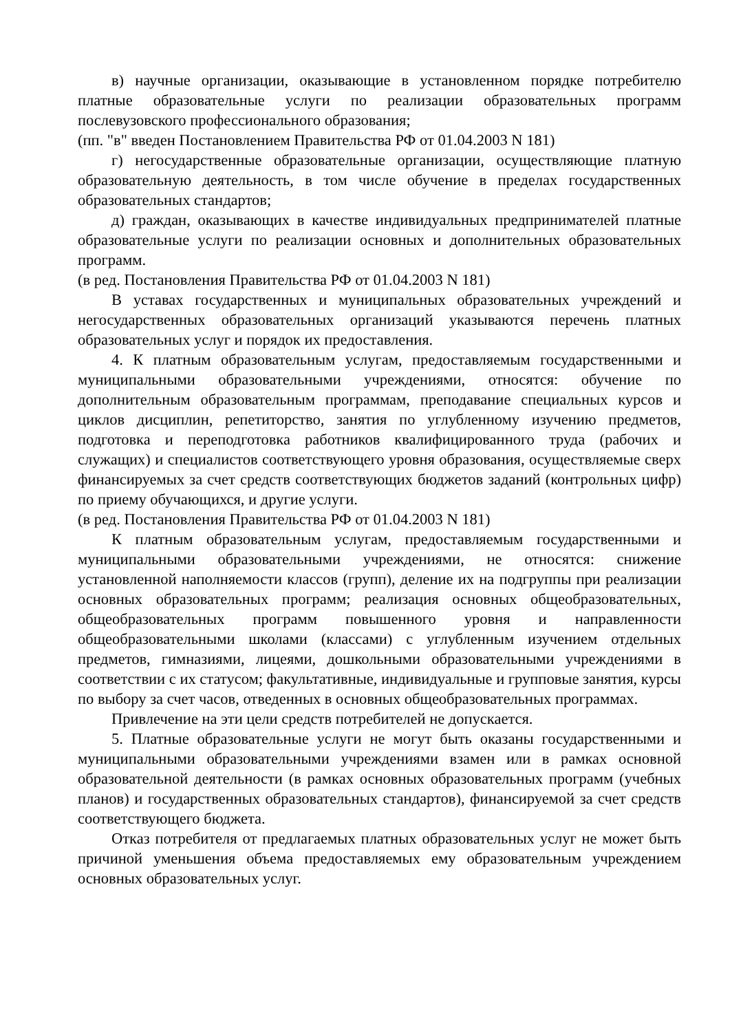в) научные организации, оказывающие в установленном порядке потребителю платные образовательные услуги по реализации образовательных программ послевузовского профессионального образования;
(пп. "в" введен Постановлением Правительства РФ от 01.04.2003 N 181)
г) негосударственные образовательные организации, осуществляющие платную образовательную деятельность, в том числе обучение в пределах государственных образовательных стандартов;
д) граждан, оказывающих в качестве индивидуальных предпринимателей платные образовательные услуги по реализации основных и дополнительных образовательных программ.
(в ред. Постановления Правительства РФ от 01.04.2003 N 181)
В уставах государственных и муниципальных образовательных учреждений и негосударственных образовательных организаций указываются перечень платных образовательных услуг и порядок их предоставления.
4. К платным образовательным услугам, предоставляемым государственными и муниципальными образовательными учреждениями, относятся: обучение по дополнительным образовательным программам, преподавание специальных курсов и циклов дисциплин, репетиторство, занятия по углубленному изучению предметов, подготовка и переподготовка работников квалифицированного труда (рабочих и служащих) и специалистов соответствующего уровня образования, осуществляемые сверх финансируемых за счет средств соответствующих бюджетов заданий (контрольных цифр) по приему обучающихся, и другие услуги.
(в ред. Постановления Правительства РФ от 01.04.2003 N 181)
К платным образовательным услугам, предоставляемым государственными и муниципальными образовательными учреждениями, не относятся: снижение установленной наполняемости классов (групп), деление их на подгруппы при реализации основных образовательных программ; реализация основных общеобразовательных, общеобразовательных программ повышенного уровня и направленности общеобразовательными школами (классами) с углубленным изучением отдельных предметов, гимназиями, лицеями, дошкольными образовательными учреждениями в соответствии с их статусом; факультативные, индивидуальные и групповые занятия, курсы по выбору за счет часов, отведенных в основных общеобразовательных программах.
Привлечение на эти цели средств потребителей не допускается.
5. Платные образовательные услуги не могут быть оказаны государственными и муниципальными образовательными учреждениями взамен или в рамках основной образовательной деятельности (в рамках основных образовательных программ (учебных планов) и государственных образовательных стандартов), финансируемой за счет средств соответствующего бюджета.
Отказ потребителя от предлагаемых платных образовательных услуг не может быть причиной уменьшения объема предоставляемых ему образовательным учреждением основных образовательных услуг.